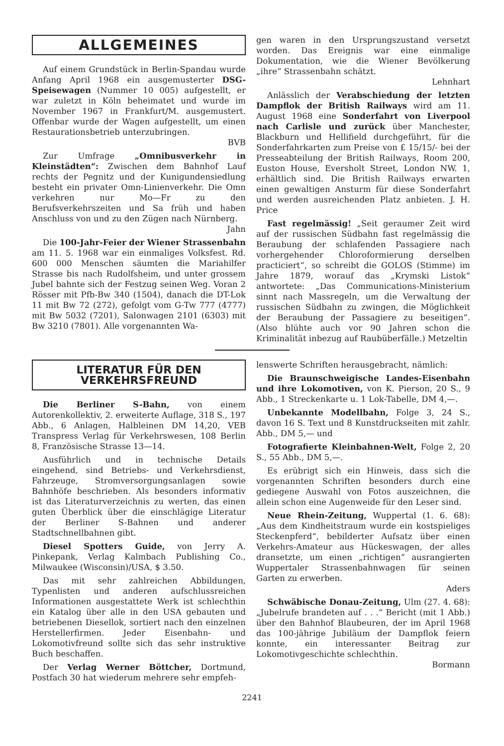ALLGEMEINES
Auf einem Grundstück in Berlin-Spandau wurde Anfang April 1968 ein ausgemusterter DSG-Speisewagen (Nummer 10 005) aufgestellt, er war zuletzt in Köln beheimatet und wurde im November 1967 in Frankfurt/M. ausgemustert. Offenbar wurde der Wagen aufgestellt, um einen Restaurationsbetrieb unterzubringen.
BVB
Zur Umfrage „Omnibusverkehr in Kleinstädten“: Zwischen dem Bahnhof Lauf rechts der Pegnitz und der Kunigundensiedlung besteht ein privater Omn-Linienverkehr. Die Omn verkehren nur Mo—Fr zu den Berufsverkehrszeiten und Sa früh und haben Anschluss von und zu den Zügen nach Nürnberg.
Jahn
Die 100-Jahr-Feier der Wiener Strassenbahn am 11. 5. 1968 war ein einmaliges Volksfest. Rd. 600 000 Menschen säumten die Mariahilfer Strasse bis nach Rudolfsheim, und unter grossem Jubel bahnte sich der Festzug seinen Weg. Voran 2 Rösser mit Pfb-Bw 340 (1504), danach die DT-Lok 11 mit Bw 72 (272), gefolgt vom G-Tw 777 (4777) mit Bw 5032 (7201), Salonwagen 2101 (6303) mit Bw 3210 (7801). Alle vorgenannten Wa-
gen waren in den Ursprungszustand versetzt worden. Das Ereignis war eine einmalige Dokumentation, wie die Wiener Bevölkerung „ihre“ Strassenbahn schätzt.
Lehnhart
Anlässlich der Verabschiedung der letzten Dampflok der British Railways wird am 11. August 1968 eine Sonderfahrt von Liverpool nach Carlisle und zurück über Manchester, Blackburn und Hellifield durchgeführt, für die Sonderfahrkarten zum Preise von £ 15/15/- bei der Presseabteilung der British Railways, Room 200, Euston House, Eversholt Street, London NW. 1, erhältlich sind. Die British Railways erwarten einen gewaltigen Ansturm für diese Sonderfahrt und werden ausreichenden Platz anbieten. J. H. Price
Fast regelmässig! „Seit geraumer Zeit wird auf der russischen Südbahn fast regelmässig die Beraubung der schlafenden Passagiere nach vorhergehender Chloroformierung derselben practiciert“, so schreibt die GOLOS (Stimme) im Jahre 1879, worauf das „Krymski Listok“ antwortete: „Das Communications-Ministerium sinnt nach Massregeln, um die Verwaltung der russischen Südbahn zu zwingen, die Möglichkeit der Beraubung der Passagiere zu beseitigen“. (Also blühte auch vor 90 Jahren schon die Kriminalität inbezug auf Raubüberfälle.) Metzeltin
LITERATUR FÜR DEN VERKEHRSFREUND
Die Berliner S-Bahn, von einem Autorenkollektiv, 2. erweiterte Auflage, 318 S., 197 Abb., 6 Anlagen, Halbleinen DM 14,20, VEB Transpress Verlag für Verkehrswesen, 108 Berlin 8, Französische Strasse 13—14.
Ausführlich und in technische Details eingehend, sind Betriebs- und Verkehrsdienst, Fahrzeuge, Stromversorgungsanlagen sowie Bahnhöfe beschrieben. Als besonders informativ ist das Literaturverzeichnis zu werten, das einen guten Überblick über die einschlägige Literatur der Berliner S-Bahnen und anderer Stadtschnellbahnen gibt.
Diesel Spotters Guide, von Jerry A. Pinkepank, Verlag Kalmbach Publishing Co., Milwaukee (Wisconsin)/USA, $ 3.50.
Das mit sehr zahlreichen Abbildungen, Typenlisten und anderen aufschlussreichen Informationen ausgestattete Werk ist schlechthin ein Katalog über alle in den USA gebauten und betriebenen Diesellok, sortiert nach den einzelnen Herstellerfirmen. Jeder Eisenbahn- und Lokomotivfreund sollte sich das sehr instruktive Buch beschaffen.
Der Verlag Werner Böttcher, Dortmund, Postfach 30 hat wiederum mehrere sehr empfeh-
lenswerte Schriften herausgebracht, nämlich:
Die Braunschweigische Landes-Eisenbahn und ihre Lokomotiven, von K. Pierson, 20 S., 9 Abb., 1 Streckenkarte u. 1 Lok-Tabelle, DM 4,—.
Unbekannte Modellbahn, Folge 3, 24 S., davon 16 S. Text und 8 Kunstdruckseiten mit zahlr. Abb., DM 5,— und
Fotografierte Kleinbahnen-Welt, Folge 2, 20 S., 55 Abb., DM 5,—.
Es erübrigt sich ein Hinweis, dass sich die vorgenannten Schriften besonders durch eine gediegene Auswahl von Fotos auszeichnen, die allein schon eine Augenweide für den Leser sind.
Neue Rhein-Zeitung, Wuppertal (1. 6. 68): „Aus dem Kindheitstraum wurde ein kostspieliges Steckenpferd“, bebilderter Aufsatz über einen Verkehrs-Amateur aus Hückeswagen, der alles dransetzte, um einen „richtigen“ ausrangierten Wuppertaler Strassenbahnwagen für seinen Garten zu erwerben.
Aders
Schwäbische Donau-Zeitung, Ulm (27. 4. 68): „Jubelrufe brandeten auf . . .“ Bericht (mit 1 Abb.) über den Bahnhof Blaubeuren, der im April 1968 das 100-jährige Jubiläum der Dampflok feiern konnte, ein interessanter Beitrag zur Lokomotivgeschichte schlechthin.
Bormann
2241